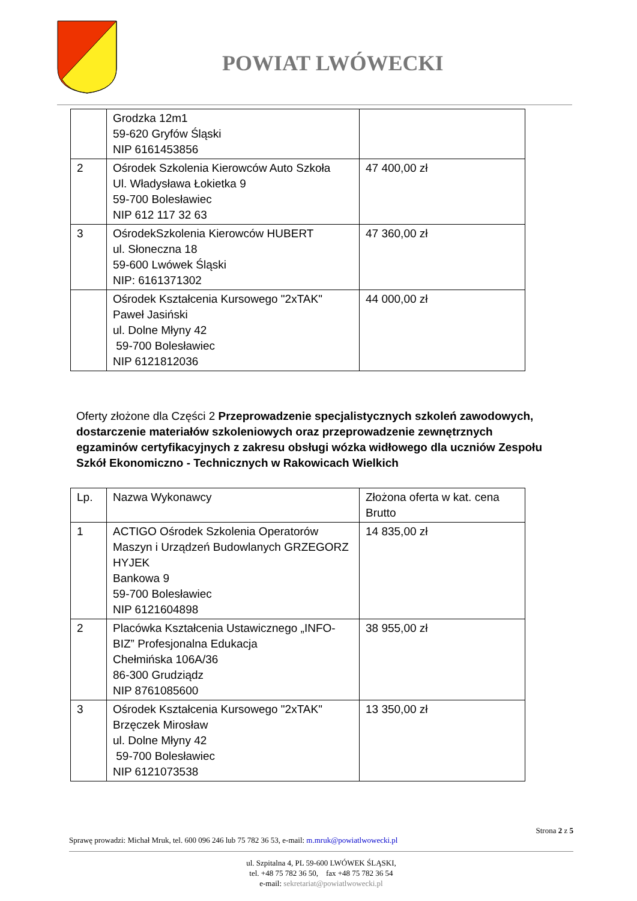POWIAT LWÓWECKI
| | Grodzka 12m1 59-620 Gryfów Śląski NIP 6161453856 | |
| 2 | Ośrodek Szkolenia Kierowców Auto Szkoła Ul. Władysława Łokietka 9 59-700 Bolesławiec NIP 612 117 32 63 | 47 400,00 zł |
| 3 | OśrodekSzkolenia Kierowców HUBERT ul. Słoneczna 18 59-600 Lwówek Śląski NIP: 6161371302 | 47 360,00 zł |
| | Ośrodek Kształcenia Kursowego "2xTAK" Paweł Jasiński ul. Dolne Młyny 42 59-700 Bolesławiec NIP 6121812036 | 44 000,00 zł |
Oferty złożone dla Części 2 Przeprowadzenie specjalistycznych szkoleń zawodowych, dostarczenie materiałów szkoleniowych oraz przeprowadzenie zewnętrznych egzaminów certyfikacyjnych z zakresu obsługi wózka widłowego dla uczniów Zespołu Szkół Ekonomiczno - Technicznych w Rakowicach Wielkich
| Lp. | Nazwa Wykonawcy | Złożona oferta w kat. cena Brutto |
| --- | --- | --- |
| 1 | ACTIGO Ośrodek Szkolenia Operatorów Maszyn i Urządzeń Budowlanych GRZEGORZ HYJEK Bankowa 9 59-700 Bolesławiec NIP 6121604898 | 14 835,00 zł |
| 2 | Placówka Kształcenia Ustawicznego „INFO-BIZ” Profesjonalna Edukacja Chełmińska 106A/36 86-300 Grudziądz NIP 8761085600 | 38 955,00 zł |
| 3 | Ośrodek Kształcenia Kursowego "2xTAK" Brzęczek Mirosław ul. Dolne Młyny 42 59-700 Bolesławiec NIP 6121073538 | 13 350,00 zł |
Strona 2 z 5
Sprawę prowadzi: Michał Mruk, tel. 600 096 246 lub 75 782 36 53, e-mail: m.mruk@powiatlwowecki.pl
ul. Szpitalna 4, PL 59-600 LWÓWEK ŚLĄSKI,
tel. +48 75 782 36 50, fax +48 75 782 36 54
e-mail: sekretariat@powiatlwowecki.pl